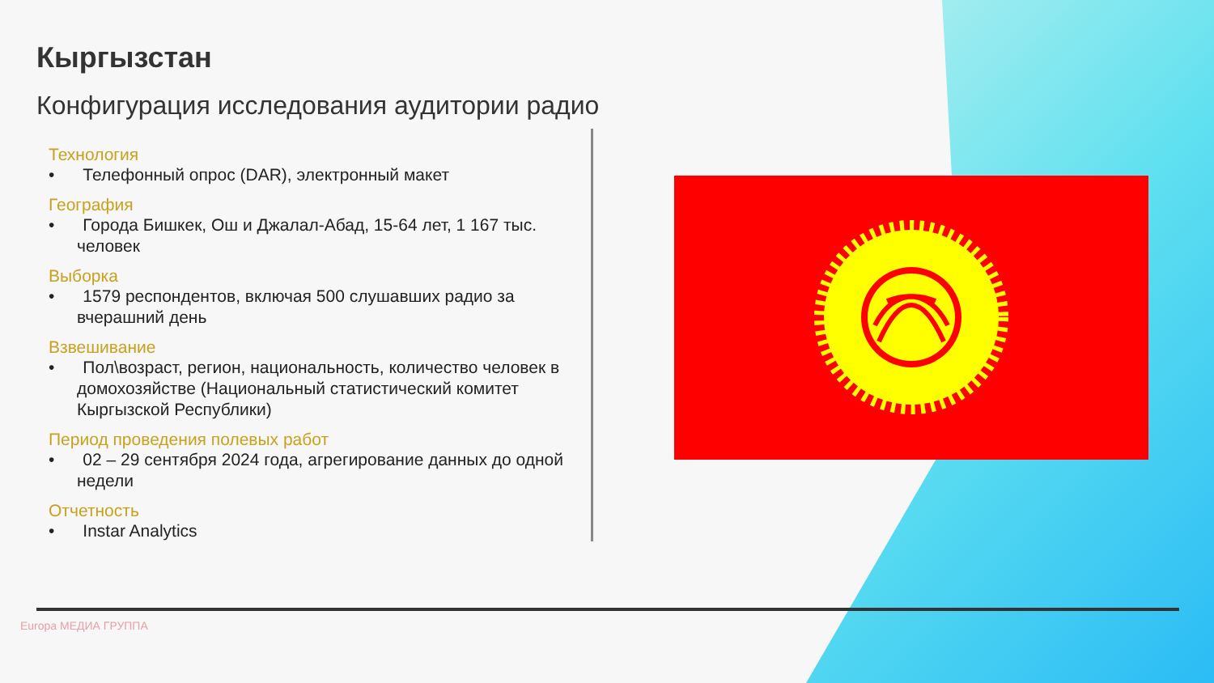Кыргызстан
Конфигурация исследования аудитории радио
Технология
• Телефонный опрос (DAR), электронный макет
География
• Города Бишкек, Ош и Джалал-Абад, 15-64 лет, 1 167 тыс. человек
Выборка
• 1579 респондентов, включая 500 слушавших радио за вчерашний день
Взвешивание
• Пол\возраст, регион, национальность, количество человек в домохозяйстве (Национальный статистический комитет Кыргызской Республики)
Период проведения полевых работ
• 02 – 29 сентября 2024 года, агрегирование данных до одной недели
Отчетность
• Instar Analytics
Europa МЕДИА ГРУППА